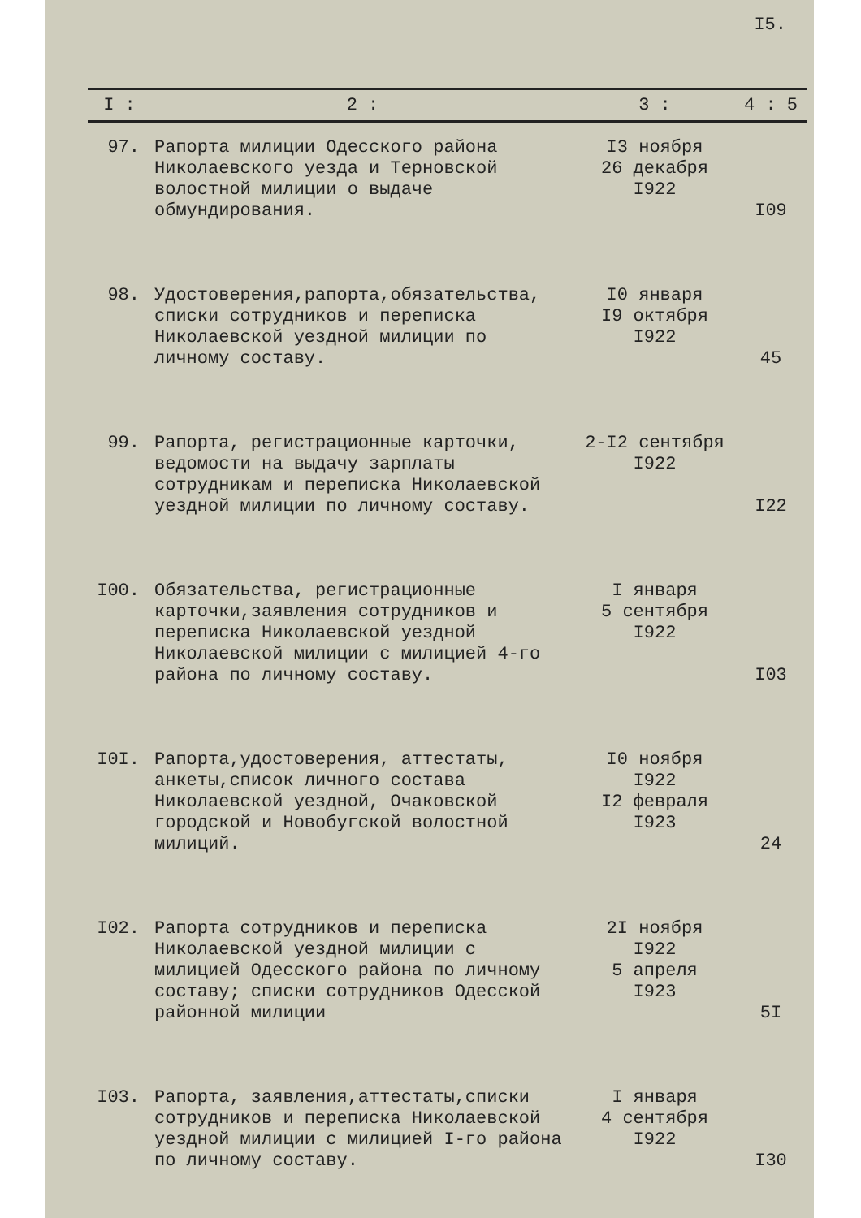I5.
| I : | 2 : | 3 : | 4 : 5 |
| --- | --- | --- | --- |
| 97. | Рапорта милиции Одесского района Николаевского уезда и Терновской волостной милиции о выдаче обмундирования. | I3 ноября 26 декабря I922 | I09 |
| 98. | Удостоверения,рапорта,обязательства, списки сотрудников и переписка Николаевской уездной милиции по личному составу. | I0 января I9 октября I922 | 45 |
| 99. | Рапорта, регистрационные карточки, ведомости на выдачу зарплаты сотрудникам и переписка Николаевской уездной милиции по личному составу. | 2-I2 сентября I922 | I22 |
| I00. | Обязательства, регистрационные карточки,заявления сотрудников и переписка Николаевской уездной Николаевской милиции с милицией 4-го района по личному составу. | I января 5 сентября I922 | I03 |
| I0I. | Рапорта,удостоверения, аттестаты, анкеты,список личного состава Николаевской уездной, Очаковской городской и Новобугской волостной милиций. | I0 ноября I922 I2 февраля I923 | 24 |
| I02. | Рапорта сотрудников и переписка Николаевской уездной милиции с милицией Одесского района по личному составу; списки сотрудников Одесской районной милиции | 2I ноября I922 5 апреля I923 | 5I |
| I03. | Рапорта, заявления,аттестаты,списки сотрудников и переписка Николаевской уездной милиции с милицией I-го района по личному составу. | I января 4 сентября I922 | I30 |